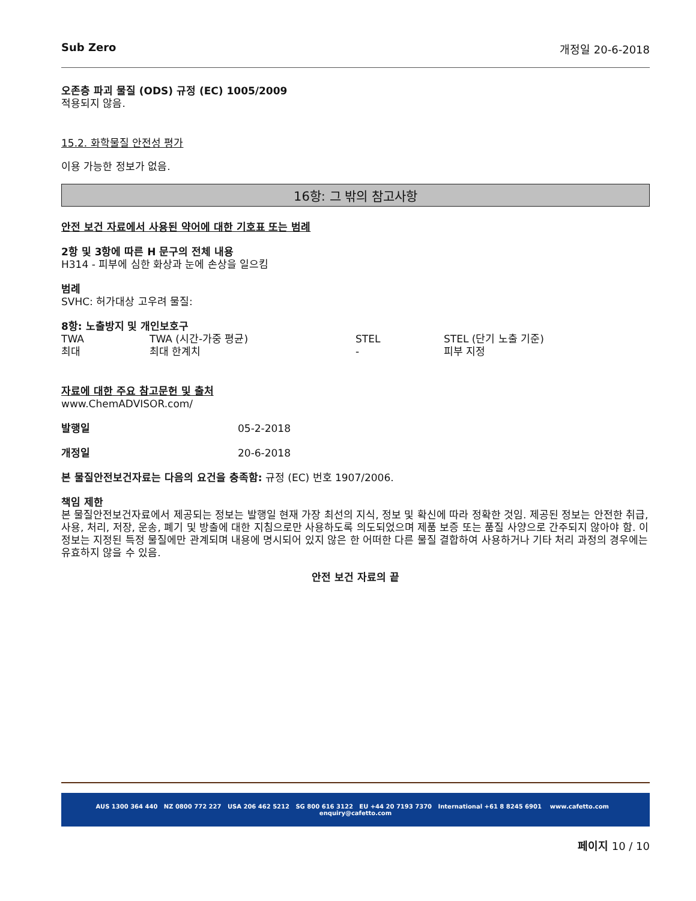Sub Zero 개정일 20-6-2018
오존층 파괴 물질 (ODS) 규정 (EC) 1005/2009
적용되지 않음.
15.2. 화학물질 안전성 평가
이용 가능한 정보가 없음.
16항: 그 밖의 참고사항
안전 보건 자료에서 사용된 약어에 대한 기호표 또는 범례
2항 및 3항에 따른 H 문구의 전체 내용
H314 - 피부에 심한 화상과 눈에 손상을 일으킴
범례
SVHC: 허가대상 고우려 물질:
8항: 노출방지 및 개인보호구
TWA TWA (시간-가중 평균) STEL STEL (단기 노출 기준)
최대 최대 한계치 - 피부 지정
자료에 대한 주요 참고문헌 및 출처
www.ChemADVISOR.com/
발행일 05-2-2018
개정일 20-6-2018
본 물질안전보건자료는 다음의 요건을 충족함: 규정 (EC) 번호 1907/2006.
책임 제한
본 물질안전보건자료에서 제공되는 정보는 발행일 현재 가장 최선의 지식, 정보 및 확신에 따라 정확한 것임. 제공된 정보는 안전한 취급, 사용, 처리, 저장, 운송, 폐기 및 방출에 대한 지침으로만 사용하도록 의도되었으며 제품 보증 또는 품질 사양으로 간주되지 않아야 함. 이 정보는 지정된 특정 물질에만 관계되며 내용에 명시되어 있지 않은 한 어떠한 다른 물질 결합하여 사용하거나 기타 처리 과정의 경우에는 유효하지 않을 수 있음.
안전 보건 자료의 끝
AUS 1300 364 440 NZ 0800 772 227 USA 206 462 5212 SG 800 616 3122 EU +44 20 7193 7370 International +61 8 8245 6901 www.cafetto.com enquiry@cafetto.com
페이지 10 / 10